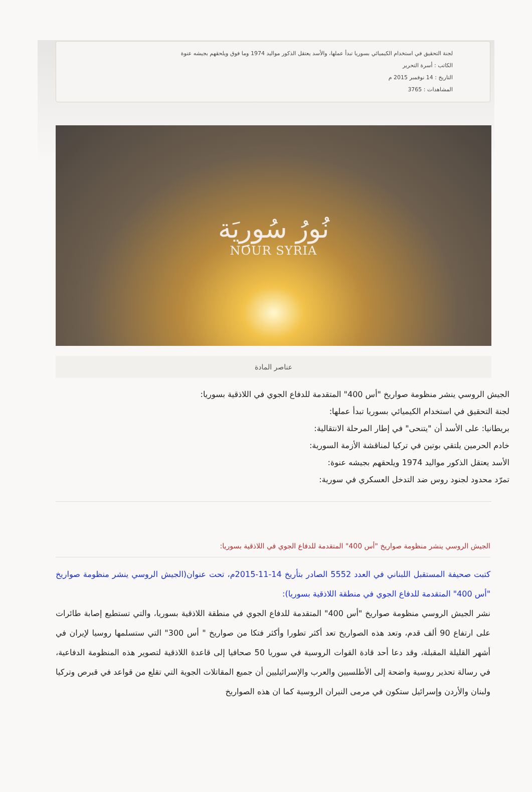لجنة التحقيق في استخدام الكيميائي بسوريا تبدأ عملها، والأسد يعتقل الذكور مواليد 1974 وما فوق ويلحقهم بجيشه عنوة
الكاتب : أسرة التحرير
التاريخ : 14 نوفمبر 2015 م
المشاهدات : 3765
نُورُ سُورِيَة
NOUR SYRIA
عناصر المادة
الجيش الروسي ينشر منظومة صواريخ "أس 400" المتقدمة للدفاع الجوي في اللاذقية بسوريا:
لجنة التحقيق في استخدام الكيميائي بسوريا تبدأ عملها:
بريطانيا: على الأسد أن "يتنحى" في إطار المرحلة الانتقالية:
خادم الحرمين يلتقي بوتين في تركيا لمناقشة الأزمة السورية:
الأسد يعتقل الذكور مواليد 1974 ويلحقهم بجيشه عنوة:
تمرّد محدود لجنود روس ضد التدخل العسكري في سورية:
الجيش الروسي ينشر منظومة صواريخ "أس 400" المتقدمة للدفاع الجوي في اللاذقية بسوريا:
كتبت صحيفة المستقبل اللبناني في العدد 5552 الصادر بتأريخ 14-11-2015م، تحت عنوان(الجيش الروسي ينشر منظومة صواريخ "أس 400" المتقدمة للدفاع الجوي في منطقة اللاذقية بسوريا):
نشر الجيش الروسي منظومة صواريخ "أس 400" المتقدمة للدفاع الجوي في منطقة اللاذقية بسوريا، والتي تستطيع إصابة طائرات على ارتفاع 90 ألف قدم، وتعد هذه الصواريخ تعد أكثر تطورا وأكثر فتكا من صواريخ " أس 300" التي ستسلمها روسيا لإيران في أشهر القليلة المقبلة، وقد دعا أحد قادة القوات الروسية في سوريا 50 صحافيا إلى قاعدة اللاذقية لتصوير هذه المنظومة الدفاعية، في رسالة تحذير روسية واضحة إلى الأطلسيين والعرب والإسرائيليين أن جميع المقاتلات الجوية التي تقلع من قواعد في قبرص وتركيا ولبنان والأردن وإسرائيل ستكون في مرمى النيران الروسية كما ان هذه الصواريخ